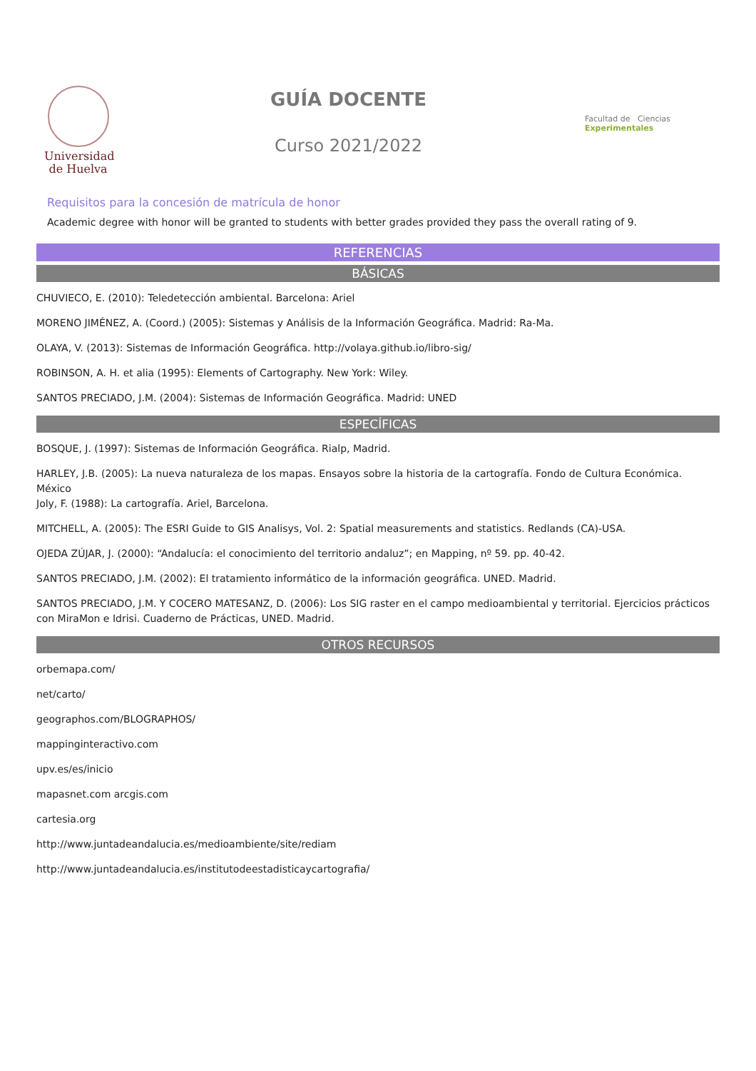Universidad
de Huelva
GUÍA DOCENTE
Curso 2021/2022
Facultad de Ciencias Experimentales
Requisitos para la concesión de matrícula de honor
Academic degree with honor will be granted to students with better grades provided they pass the overall rating of 9.
REFERENCIAS
BÁSICAS
CHUVIECO, E. (2010): Teledetección ambiental. Barcelona: Ariel
MORENO JIMÉNEZ, A. (Coord.) (2005): Sistemas y Análisis de la Información Geográfica. Madrid: Ra-Ma.
OLAYA, V. (2013): Sistemas de Información Geográfica. http://volaya.github.io/libro-sig/
ROBINSON, A. H. et alia (1995): Elements of Cartography. New York: Wiley.
SANTOS PRECIADO, J.M. (2004): Sistemas de Información Geográfica. Madrid: UNED
ESPECÍFICAS
BOSQUE, J. (1997): Sistemas de Información Geográfica. Rialp, Madrid.
HARLEY, J.B. (2005): La nueva naturaleza de los mapas. Ensayos sobre la historia de la cartografía. Fondo de Cultura Económica. México
Joly, F. (1988): La cartografía. Ariel, Barcelona.
MITCHELL, A. (2005): The ESRI Guide to GIS Analisys, Vol. 2: Spatial measurements and statistics. Redlands (CA)-USA.
OJEDA ZÚJAR, J. (2000): “Andalucía: el conocimiento del territorio andaluz”; en Mapping, nº 59. pp. 40-42.
SANTOS PRECIADO, J.M. (2002): El tratamiento informático de la información geográfica. UNED. Madrid.
SANTOS PRECIADO, J.M. Y COCERO MATESANZ, D. (2006): Los SIG raster en el campo medioambiental y territorial. Ejercicios prácticos con MiraMon e Idrisi. Cuaderno de Prácticas, UNED. Madrid.
OTROS RECURSOS
orbemapa.com/
net/carto/
geographos.com/BLOGRAPHOS/
mappinginteractivo.com
upv.es/es/inicio
mapasnet.com arcgis.com
cartesia.org
http://www.juntadeandalucia.es/medioambiente/site/rediam
http://www.juntadeandalucia.es/institutodeestadisticaycartografia/